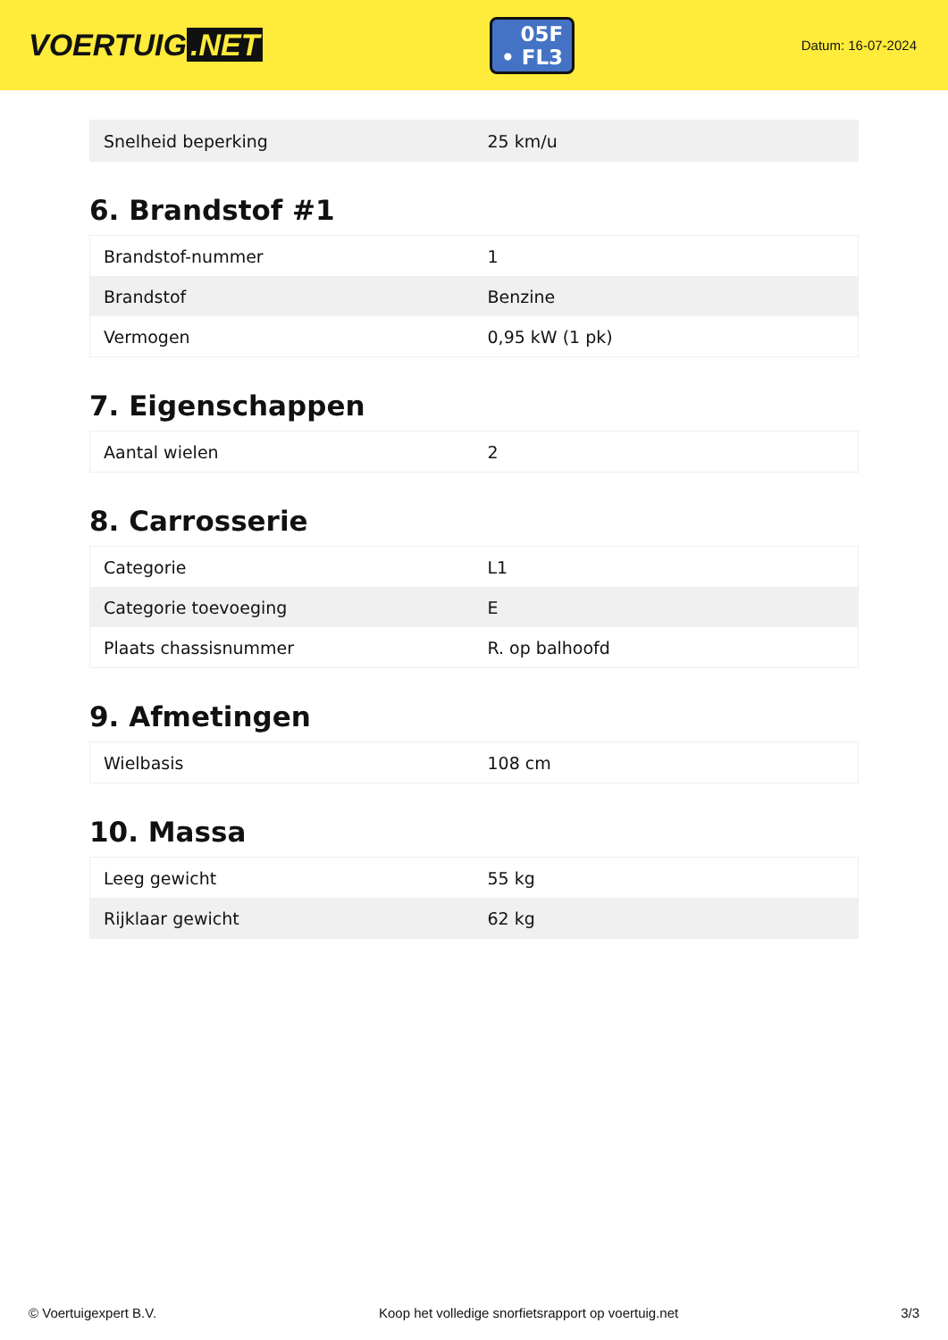VOERTUIG.NET
05F
• FL3
Datum: 16-07-2024
| Snelheid beperking | 25 km/u |
6. Brandstof #1
| Brandstof-nummer | 1 |
| Brandstof | Benzine |
| Vermogen | 0,95 kW (1 pk) |
7. Eigenschappen
| Aantal wielen | 2 |
8. Carrosserie
| Categorie | L1 |
| Categorie toevoeging | E |
| Plaats chassisnummer | R. op balhoofd |
9. Afmetingen
| Wielbasis | 108 cm |
10. Massa
| Leeg gewicht | 55 kg |
| Rijklaar gewicht | 62 kg |
© Voertuigexpert B.V. Koop het volledige snorfietsrapport op voertuig.net 3/3